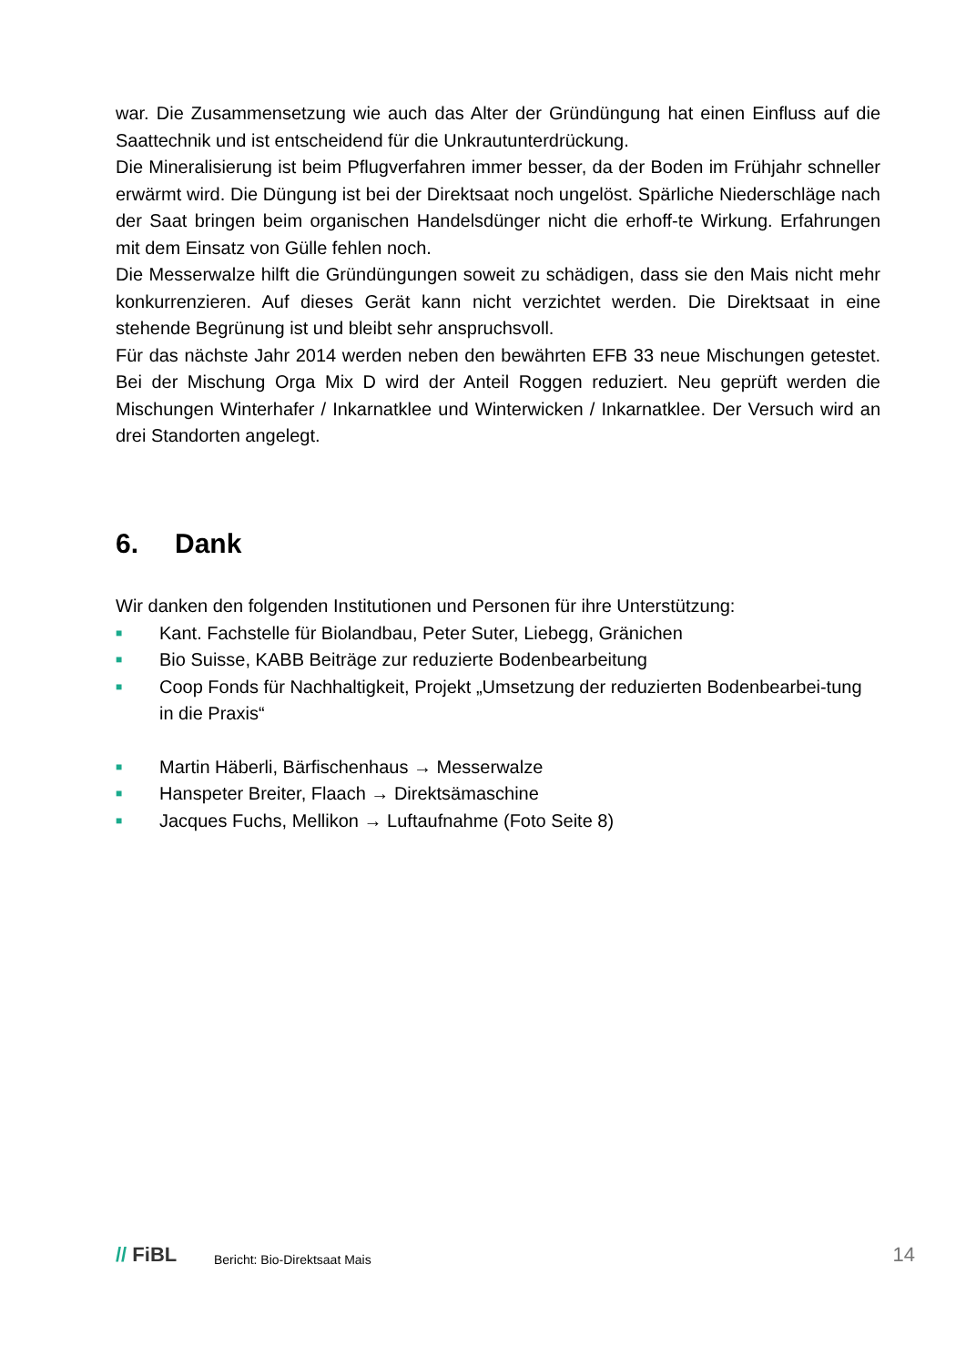war. Die Zusammensetzung wie auch das Alter der Gründüngung hat einen Einfluss auf die Saattechnik und ist entscheidend für die Unkrautunterdrückung.
Die Mineralisierung ist beim Pflugverfahren immer besser, da der Boden im Frühjahr schneller erwärmt wird. Die Düngung ist bei der Direktsaat noch ungelöst. Spärliche Niederschläge nach der Saat bringen beim organischen Handelsdünger nicht die erhoff-te Wirkung. Erfahrungen mit dem Einsatz von Gülle fehlen noch.
Die Messerwalze hilft die Gründüngungen soweit zu schädigen, dass sie den Mais nicht mehr konkurrenzieren. Auf dieses Gerät kann nicht verzichtet werden. Die Direktsaat in eine stehende Begrünung ist und bleibt sehr anspruchsvoll.
Für das nächste Jahr 2014 werden neben den bewährten EFB 33 neue Mischungen getestet. Bei der Mischung Orga Mix D wird der Anteil Roggen reduziert. Neu geprüft werden die Mischungen Winterhafer / Inkarnatklee und Winterwicken / Inkarnatklee. Der Versuch wird an drei Standorten angelegt.
6. Dank
Wir danken den folgenden Institutionen und Personen für ihre Unterstützung:
■ Kant. Fachstelle für Biolandbau, Peter Suter, Liebegg, Gränichen
■ Bio Suisse, KABB Beiträge zur reduzierte Bodenbearbeitung
■ Coop Fonds für Nachhaltigkeit, Projekt „Umsetzung der reduzierten Bodenbearbei-tung in die Praxis“
■ Martin Häberli, Bärfischenhaus → Messerwalze
■ Hanspeter Breiter, Flaach → Direktsämaschine
■ Jacques Fuchs, Mellikon → Luftaufnahme (Foto Seite 8)
// FiBL
Bericht: Bio-Direktsaat Mais
14